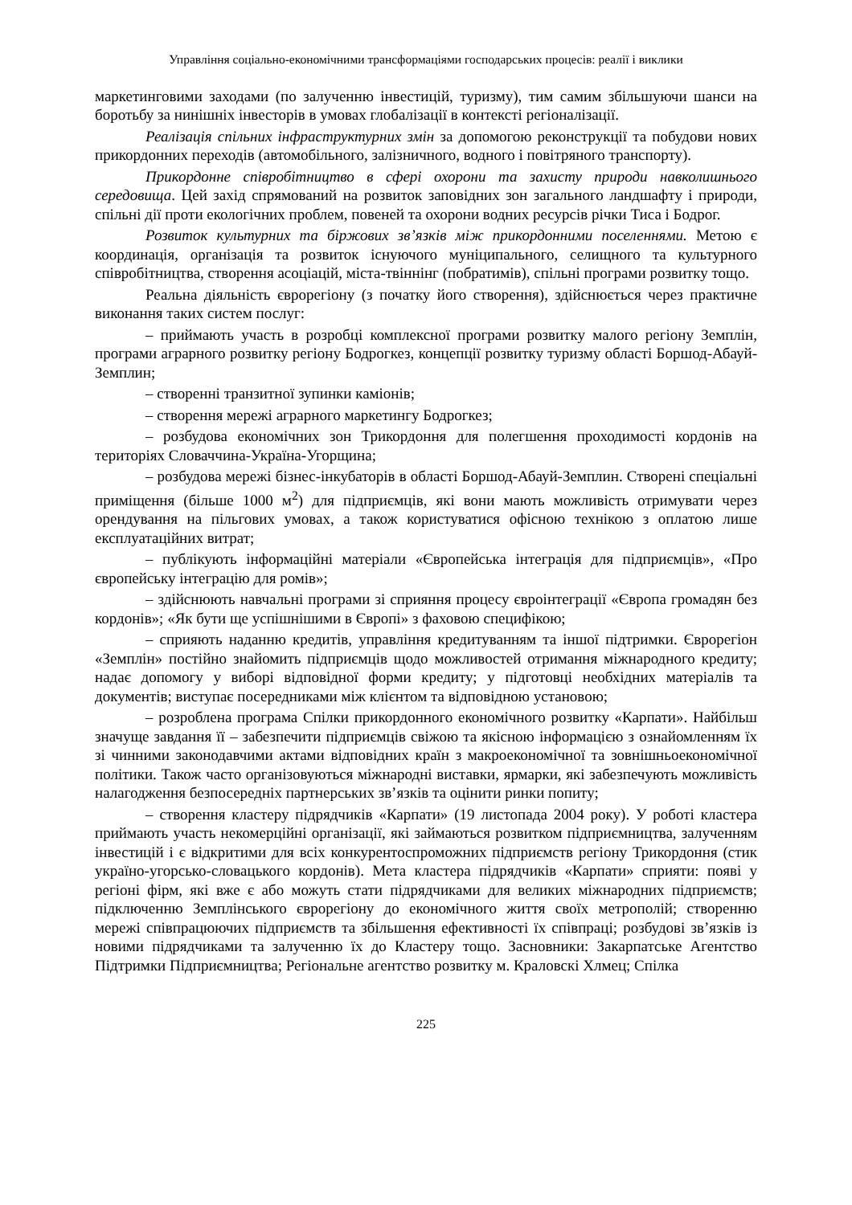Управління соціально-економічними трансформаціями господарських процесів: реалії і виклики
маркетинговими заходами (по залученню інвестицій, туризму), тим самим збільшуючи шанси на боротьбу за нинішніх інвесторів в умовах глобалізації в контексті регіоналізації.
Реалізація спільних інфраструктурних змін за допомогою реконструкції та побудови нових прикордонних переходів (автомобільного, залізничного, водного і повітряного транспорту).
Прикордонне співробітництво в сфері охорони та захисту природи навколишнього середовища. Цей захід спрямований на розвиток заповідних зон загального ландшафту і природи, спільні дії проти екологічних проблем, повеней та охорони водних ресурсів річки Тиса і Бодрог.
Розвиток культурних та біржових зв’язків між прикордонними поселеннями. Метою є координація, організація та розвиток існуючого муніципального, селищного та культурного співробітництва, створення асоціацій, міста-твіннінг (побратимів), спільні програми розвитку тощо.
Реальна діяльність єврорегіону (з початку його створення), здійснюється через практичне виконання таких систем послуг:
– приймають участь в розробці комплексної програми розвитку малого регіону Земплін, програми аграрного розвитку регіону Бодрогкез, концепції розвитку туризму області Боршод-Абауй-Земплин;
– створенні транзитної зупинки каміонів;
– створення мережі аграрного маркетингу Бодрогкез;
– розбудова економічних зон Трикордоння для полегшення проходимості кордонів на територіях Словаччина-Україна-Угорщина;
– розбудова мережі бізнес-інкубаторів в області Боршод-Абауй-Земплин. Створені спеціальні приміщення (більше 1000 м<sup>2</sup>) для підприємців, які вони мають можливість отримувати через орендування на пільгових умовах, а також користуватися офісною технікою з оплатою лише експлуатаційних витрат;
– публікують інформаційні матеріали «Європейська інтеграція для підприємців», «Про європейську інтеграцію для ромів»;
– здійснюють навчальні програми зі сприяння процесу євроінтеграції «Європа громадян без кордонів»; «Як бути ще успішнішими в Європі» з фаховою специфікою;
– сприяють наданню кредитів, управління кредитуванням та іншої підтримки. Єврорегіон «Земплін» постійно знайомить підприємців щодо можливостей отримання міжнародного кредиту; надає допомогу у виборі відповідної форми кредиту; у підготовці необхідних матеріалів та документів; виступає посередниками між клієнтом та відповідною установою;
– розроблена програма Спілки прикордонного економічного розвитку «Карпати». Найбільш значуще завдання її – забезпечити підприємців свіжою та якісною інформацією з ознайомленням їх зі чинними законодавчими актами відповідних країн з макроекономічної та зовнішньоекономічної політики. Також часто організовуються міжнародні виставки, ярмарки, які забезпечують можливість налагодження безпосередніх партнерських зв’язків та оцінити ринки попиту;
– створення кластеру підрядчиків «Карпати» (19 листопада 2004 року). У роботі кластера приймають участь некомерційні організації, які займаються розвитком підприємництва, залученням інвестицій і є відкритими для всіх конкурентоспроможних підприємств регіону Трикордоння (стик україно-угорсько-словацького кордонів). Мета кластера підрядчиків «Карпати» сприяти: появі у регіоні фірм, які вже є або можуть стати підрядчиками для великих міжнародних підприємств; підключенню Земплінського єврорегіону до економічного життя своїх метрополій; створенню мережі співпрацюючих підприємств та збільшення ефективності їх співпраці; розбудові зв’язків із новими підрядчиками та залученню їх до Кластеру тощо. Засновники: Закарпатське Агентство Підтримки Підприємництва; Регіональне агентство розвитку м. Краловскі Хлмец; Спілка
225